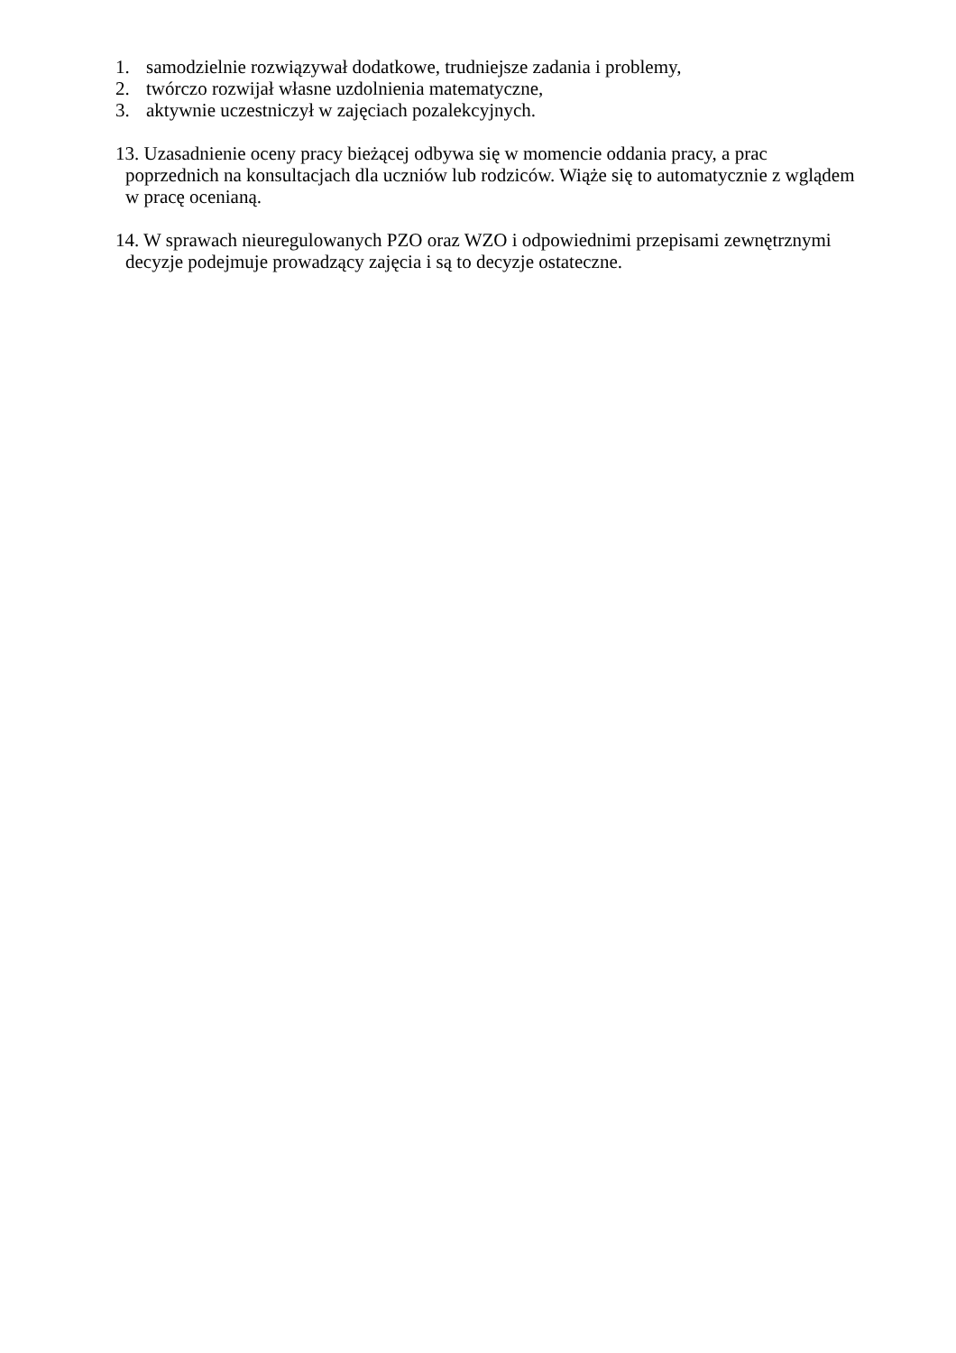1. samodzielnie rozwiązywał dodatkowe, trudniejsze zadania i problemy,
2. twórczo rozwijał własne uzdolnienia matematyczne,
3. aktywnie uczestniczył w zajęciach pozalekcyjnych.
13. Uzasadnienie oceny pracy bieżącej odbywa się w momencie oddania pracy, a prac
poprzednich na konsultacjach dla uczniów lub rodziców. Wiąże się to automatycznie z wglądem
w pracę ocenianą.
14. W sprawach nieuregulowanych PZO oraz WZO i odpowiednimi przepisami zewnętrznymi
decyzje podejmuje prowadzący zajęcia i są to decyzje ostateczne.